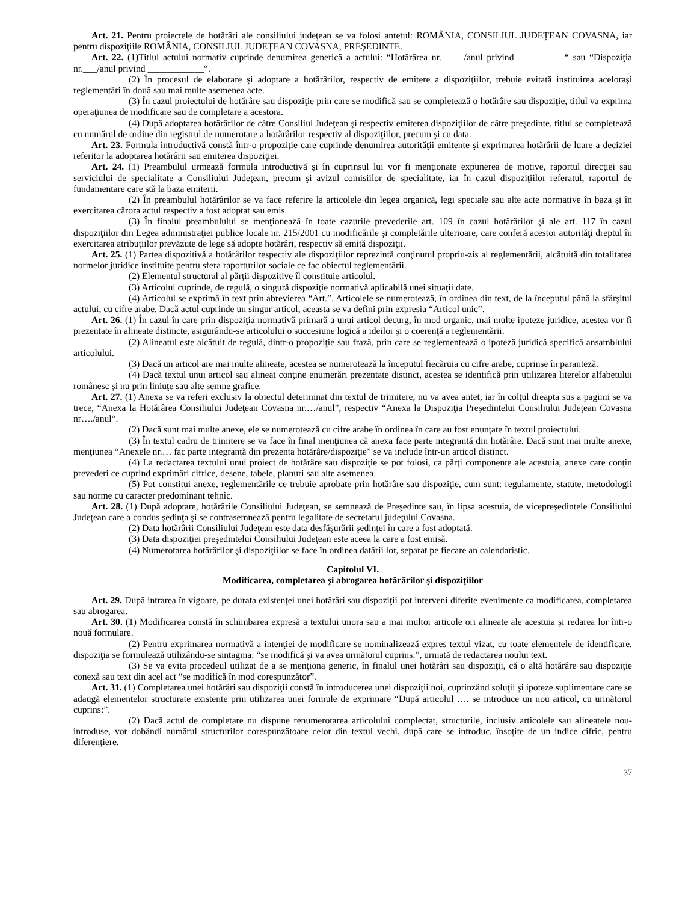Art. 21. Pentru proiectele de hotărâri ale consiliului judeţean se va folosi antetul: ROMÂNIA, CONSILIUL JUDEȚEAN COVASNA, iar pentru dispoziţiile ROMÂNIA, CONSILIUL JUDEȚEAN COVASNA, PREŞEDINTE.
Art. 22. (1)Titlul actului normativ cuprinde denumirea generică a actului: “Hotărârea nr. ____/anul privind __________“ sau “Dispoziţia nr.___/anul privind ____________“.
(2) În procesul de elaborare şi adoptare a hotărârilor, respectiv de emitere a dispoziţiilor, trebuie evitată instituirea aceloraşi reglementări în două sau mai multe asemenea acte.
(3) În cazul proiectului de hotărâre sau dispoziţie prin care se modifică sau se completează o hotărâre sau dispoziţie, titlul va exprima operaţiunea de modificare sau de completare a acestora.
(4) După adoptarea hotărârilor de către Consiliul Judeţean şi respectiv emiterea dispoziţiilor de către preşedinte, titlul se completează cu numărul de ordine din registrul de numerotare a hotărârilor respectiv al dispoziţiilor, precum şi cu data.
Art. 23. Formula introductivă constă într-o propoziţie care cuprinde denumirea autorităţii emitente şi exprimarea hotărârii de luare a deciziei referitor la adoptarea hotărârii sau emiterea dispoziţiei.
Art. 24. (1) Preambulul urmează formula introductivă şi în cuprinsul lui vor fi menţionate expunerea de motive, raportul direcţiei sau serviciului de specialitate a Consiliului Judeţean, precum şi avizul comisiilor de specialitate, iar în cazul dispoziţiilor referatul, raportul de fundamentare care stă la baza emiterii.
(2) În preambulul hotărârilor se va face referire la articolele din legea organică, legi speciale sau alte acte normative în baza şi în exercitarea cărora actul respectiv a fost adoptat sau emis.
(3) În finalul preambulului se menţionează în toate cazurile prevederile art. 109 în cazul hotărârilor şi ale art. 117 în cazul dispoziţiilor din Legea administraţiei publice locale nr. 215/2001 cu modificările şi completările ulterioare, care conferă acestor autorităţi dreptul în exercitarea atribuţiilor prevăzute de lege să adopte hotărâri, respectiv să emită dispoziţii.
Art. 25. (1) Partea dispozitivă a hotărârilor respectiv ale dispoziţiilor reprezintă conţinutul propriu-zis al reglementării, alcătuită din totalitatea normelor juridice instituite pentru sfera raporturilor sociale ce fac obiectul reglementării.
(2) Elementul structural al părţii dispozitive îl constituie articolul.
(3) Articolul cuprinde, de regulă, o singură dispoziţie normativă aplicabilă unei situaţii date.
(4) Articolul se exprimă în text prin abrevierea “Art.”. Articolele se numerotează, în ordinea din text, de la începutul până la sfârşitul actului, cu cifre arabe. Dacă actul cuprinde un singur articol, aceasta se va defini prin expresia “Articol unic”.
Art. 26. (1) În cazul în care prin dispoziţia normativă primară a unui articol decurg, în mod organic, mai multe ipoteze juridice, acestea vor fi prezentate în alineate distincte, asigurându-se articolului o succesiune logică a ideilor şi o coerenţă a reglementării.
(2) Alineatul este alcătuit de regulă, dintr-o propoziţie sau frază, prin care se reglementează o ipoteză juridică specifică ansamblului articolului.
(3) Dacă un articol are mai multe alineate, acestea se numerotează la începutul fiecăruia cu cifre arabe, cuprinse în paranteză.
(4) Dacă textul unui articol sau alineat conţine enumerări prezentate distinct, acestea se identifică prin utilizarea literelor alfabetului românesc şi nu prin liniuţe sau alte semne grafice.
Art. 27. (1) Anexa se va referi exclusiv la obiectul determinat din textul de trimitere, nu va avea antet, iar în colţul dreapta sus a paginii se va trece, “Anexa la Hotărârea Consiliului Judeţean Covasna nr.…/anul”, respectiv “Anexa la Dispoziţia Preşedintelui Consiliului Judeţean Covasna nr…./anul“.
(2) Dacă sunt mai multe anexe, ele se numerotează cu cifre arabe în ordinea în care au fost enunţate în textul proiectului.
(3) În textul cadru de trimitere se va face în final menţiunea că anexa face parte integrantă din hotărâre. Dacă sunt mai multe anexe, menţiunea “Anexele nr.… fac parte integrantă din prezenta hotărâre/dispoziţie” se va include într-un articol distinct.
(4) La redactarea textului unui proiect de hotărâre sau dispoziţie se pot folosi, ca părţi componente ale acestuia, anexe care conţin prevederi ce cuprind exprimări cifrice, desene, tabele, planuri sau alte asemenea.
(5) Pot constitui anexe, reglementările ce trebuie aprobate prin hotărâre sau dispoziţie, cum sunt: regulamente, statute, metodologii sau norme cu caracter predominant tehnic.
Art. 28. (1) După adoptare, hotărârile Consiliului Judeţean, se semnează de Preşedinte sau, în lipsa acestuia, de vicepreşedintele Consiliului Judeţean care a condus şedinţa şi se contrasemnează pentru legalitate de secretarul judeţului Covasna.
(2) Data hotărârii Consiliului Judeţean este data desfăşurării şedinţei în care a fost adoptată.
(3) Data dispoziţiei preşedintelui Consiliului Judeţean este aceea la care a fost emisă.
(4) Numerotarea hotărârilor şi dispoziţiilor se face în ordinea datării lor, separat pe fiecare an calendaristic.
Capitolul VI.
Modificarea, completarea şi abrogarea hotărârilor şi dispoziţiilor
Art. 29. După intrarea în vigoare, pe durata existenţei unei hotărâri sau dispoziţii pot interveni diferite evenimente ca modificarea, completarea sau abrogarea.
Art. 30. (1) Modificarea constă în schimbarea expresă a textului unora sau a mai multor articole ori alineate ale acestuia şi redarea lor într-o nouă formulare.
(2) Pentru exprimarea normativă a intenţiei de modificare se nominalizează expres textul vizat, cu toate elementele de identificare, dispoziţia se formulează utilizându-se sintagma: “se modifică şi va avea următorul cuprins:”, urmată de redactarea noului text.
(3) Se va evita procedeul utilizat de a se menţiona generic, în finalul unei hotărâri sau dispoziţii, că o altă hotărâre sau dispoziţie conexă sau text din acel act “se modifică în mod corespunzător”.
Art. 31. (1) Completarea unei hotărâri sau dispoziţii constă în introducerea unei dispoziţii noi, cuprinzând soluţii şi ipoteze suplimentare care se adaugă elementelor structurate existente prin utilizarea unei formule de exprimare “După articolul …. se introduce un nou articol, cu următorul cuprins:”.
(2) Dacă actul de completare nu dispune renumerotarea articolului complectat, structurile, inclusiv articolele sau alineatele nou-introduse, vor dobândi numărul structurilor corespunzătoare celor din textul vechi, după care se introduc, însoţite de un indice cifric, pentru diferenţiere.
37